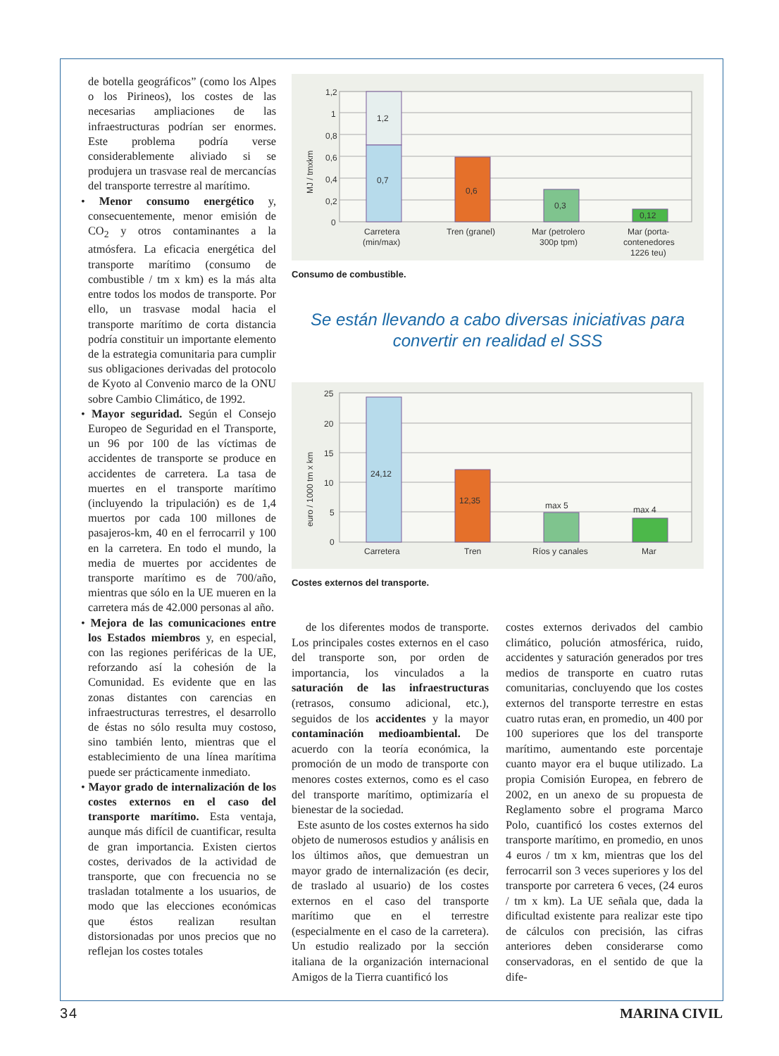de botella geográficos” (como los Alpes o los Pirineos), los costes de las necesarias ampliaciones de las infraestructuras podrían ser enormes. Este problema podría verse considerablemente aliviado si se produjera un trasvase real de mercancías del transporte terrestre al marítimo.
• Menor consumo energético y, consecuentemente, menor emisión de CO<sub>2</sub> y otros contaminantes a la atmósfera. La eficacia energética del transporte marítimo (consumo de combustible / tm x km) es la más alta entre todos los modos de transporte. Por ello, un trasvase modal hacia el transporte marítimo de corta distancia podría constituir un importante elemento de la estrategia comunitaria para cumplir sus obligaciones derivadas del protocolo de Kyoto al Convenio marco de la ONU sobre Cambio Climático, de 1992.
• Mayor seguridad. Según el Consejo Europeo de Seguridad en el Transporte, un 96 por 100 de las víctimas de accidentes de transporte se produce en accidentes de carretera. La tasa de muertes en el transporte marítimo (incluyendo la tripulación) es de 1,4 muertos por cada 100 millones de pasajeros-km, 40 en el ferrocarril y 100 en la carretera. En todo el mundo, la media de muertes por accidentes de transporte marítimo es de 700/año, mientras que sólo en la UE mueren en la carretera más de 42.000 personas al año.
• Mejora de las comunicaciones entre los Estados miembros y, en especial, con las regiones periféricas de la UE, reforzando así la cohesión de la Comunidad. Es evidente que en las zonas distantes con carencias en infraestructuras terrestres, el desarrollo de éstas no sólo resulta muy costoso, sino también lento, mientras que el establecimiento de una línea marítima puede ser prácticamente inmediato.
• Mayor grado de internalización de los costes externos en el caso del transporte marítimo. Esta ventaja, aunque más difícil de cuantificar, resulta de gran importancia. Existen ciertos costes, derivados de la actividad de transporte, que con frecuencia no se trasladan totalmente a los usuarios, de modo que las elecciones económicas que éstos realizan resultan distorsionadas por unos precios que no reflejan los costes totales
1,2
1
0,8
0,6
0,4
0,2
0
MJ / tmxkm
1,2
0,7
0,6
0,3
0,12
Carretera
(min/max)
Tren (granel)
Mar (petrolero
300p tpm)
Mar (porta-
contenedores
1226 teu)
Consumo de combustible.
Se están llevando a cabo diversas iniciativas para
convertir en realidad el SSS
25
20
15
10
5
0
euro / 1000 tm x km
24,12
12,35
max 5
max 4
Carretera
Tren
Ríos y canales
Mar
Costes externos del transporte.
de los diferentes modos de transporte. Los principales costes externos en el caso del transporte son, por orden de importancia, los vinculados a la saturación de las infraestructuras (retrasos, consumo adicional, etc.), seguidos de los accidentes y la mayor contaminación medioambiental. De acuerdo con la teoría económica, la promoción de un modo de transporte con menores costes externos, como es el caso del transporte marítimo, optimizaría el bienestar de la sociedad.
Este asunto de los costes externos ha sido objeto de numerosos estudios y análisis en los últimos años, que demuestran un mayor grado de internalización (es decir, de traslado al usuario) de los costes externos en el caso del transporte marítimo que en el terrestre (especialmente en el caso de la carretera). Un estudio realizado por la sección italiana de la organización internacional Amigos de la Tierra cuantificó los
costes externos derivados del cambio climático, polución atmosférica, ruido, accidentes y saturación generados por tres medios de transporte en cuatro rutas comunitarias, concluyendo que los costes externos del transporte terrestre en estas cuatro rutas eran, en promedio, un 400 por 100 superiores que los del transporte marítimo, aumentando este porcentaje cuanto mayor era el buque utilizado. La propia Comisión Europea, en febrero de 2002, en un anexo de su propuesta de Reglamento sobre el programa Marco Polo, cuantificó los costes externos del transporte marítimo, en promedio, en unos 4 euros / tm x km, mientras que los del ferrocarril son 3 veces superiores y los del transporte por carretera 6 veces, (24 euros / tm x km). La UE señala que, dada la dificultad existente para realizar este tipo de cálculos con precisión, las cifras anteriores deben considerarse como conservadoras, en el sentido de que la dife-
34 MARINA CIVIL